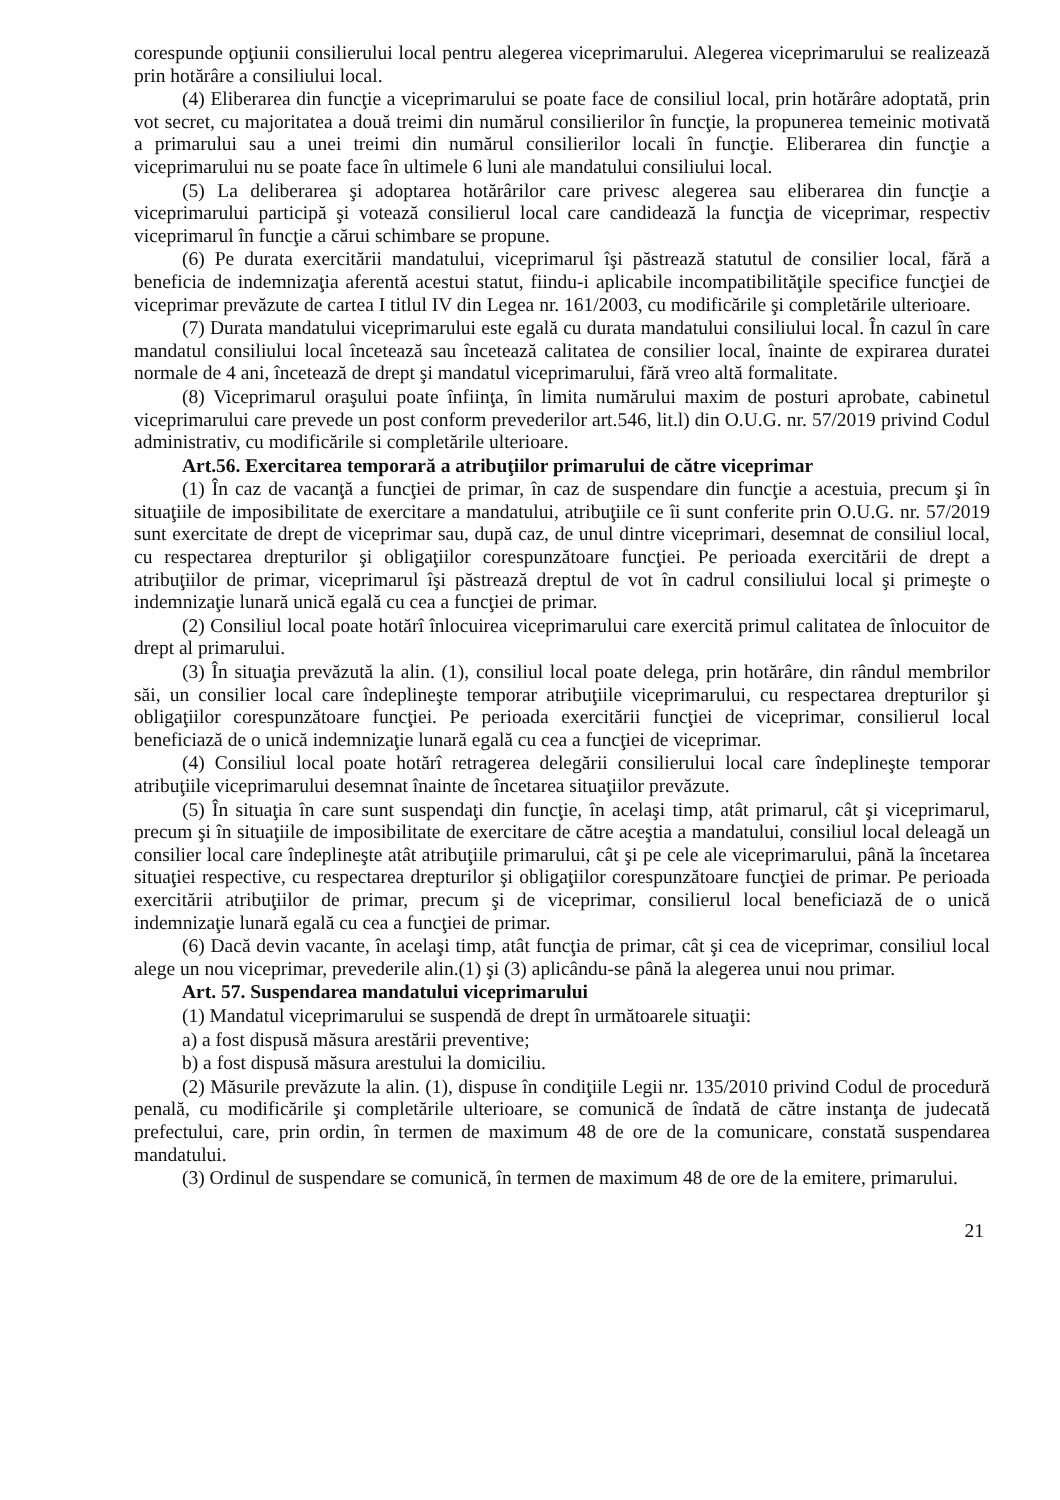corespunde opţiunii consilierului local pentru alegerea viceprimarului. Alegerea viceprimarului se realizează prin hotărâre a consiliului local.
(4) Eliberarea din funcţie a viceprimarului se poate face de consiliul local, prin hotărâre adoptată, prin vot secret, cu majoritatea a două treimi din numărul consilierilor în funcţie, la propunerea temeinic motivată a primarului sau a unei treimi din numărul consilierilor locali în funcţie. Eliberarea din funcţie a viceprimarului nu se poate face în ultimele 6 luni ale mandatului consiliului local.
(5) La deliberarea şi adoptarea hotărârilor care privesc alegerea sau eliberarea din funcţie a viceprimarului participă şi votează consilierul local care candidează la funcţia de viceprimar, respectiv viceprimarul în funcţie a cărui schimbare se propune.
(6) Pe durata exercitării mandatului, viceprimarul îşi păstrează statutul de consilier local, fără a beneficia de indemnizaţia aferentă acestui statut, fiindu-i aplicabile incompatibilităţile specifice funcţiei de viceprimar prevăzute de cartea I titlul IV din Legea nr. 161/2003, cu modificările şi completările ulterioare.
(7) Durata mandatului viceprimarului este egală cu durata mandatului consiliului local. În cazul în care mandatul consiliului local încetează sau încetează calitatea de consilier local, înainte de expirarea duratei normale de 4 ani, încetează de drept şi mandatul viceprimarului, fără vreo altă formalitate.
(8) Viceprimarul oraşului poate înfiinţa, în limita numărului maxim de posturi aprobate, cabinetul viceprimarului care prevede un post conform prevederilor art.546, lit.l) din O.U.G. nr. 57/2019 privind Codul administrativ, cu modificările si completările ulterioare.
Art.56. Exercitarea temporară a atribuţiilor primarului de către viceprimar
(1) În caz de vacanţă a funcţiei de primar, în caz de suspendare din funcţie a acestuia, precum şi în situaţiile de imposibilitate de exercitare a mandatului, atribuţiile ce îi sunt conferite prin O.U.G. nr. 57/2019 sunt exercitate de drept de viceprimar sau, după caz, de unul dintre viceprimari, desemnat de consiliul local, cu respectarea drepturilor şi obligaţiilor corespunzătoare funcţiei. Pe perioada exercitării de drept a atribuţiilor de primar, viceprimarul îşi păstrează dreptul de vot în cadrul consiliului local şi primeşte o indemnizaţie lunară unică egală cu cea a funcţiei de primar.
(2) Consiliul local poate hotărî înlocuirea viceprimarului care exercită primul calitatea de înlocuitor de drept al primarului.
(3) În situaţia prevăzută la alin. (1), consiliul local poate delega, prin hotărâre, din rândul membrilor săi, un consilier local care îndeplineşte temporar atribuţiile viceprimarului, cu respectarea drepturilor şi obligaţiilor corespunzătoare funcţiei. Pe perioada exercitării funcţiei de viceprimar, consilierul local beneficiază de o unică indemnizaţie lunară egală cu cea a funcţiei de viceprimar.
(4) Consiliul local poate hotărî retragerea delegării consilierului local care îndeplineşte temporar atribuţiile viceprimarului desemnat înainte de încetarea situaţiilor prevăzute.
(5) În situaţia în care sunt suspendaţi din funcţie, în acelaşi timp, atât primarul, cât şi viceprimarul, precum şi în situaţiile de imposibilitate de exercitare de către aceştia a mandatului, consiliul local deleagă un consilier local care îndeplineşte atât atribuţiile primarului, cât şi pe cele ale viceprimarului, până la încetarea situaţiei respective, cu respectarea drepturilor şi obligaţiilor corespunzătoare funcţiei de primar. Pe perioada exercitării atribuţiilor de primar, precum şi de viceprimar, consilierul local beneficiază de o unică indemnizaţie lunară egală cu cea a funcţiei de primar.
(6) Dacă devin vacante, în acelaşi timp, atât funcţia de primar, cât şi cea de viceprimar, consiliul local alege un nou viceprimar, prevederile alin.(1) şi (3) aplicându-se până la alegerea unui nou primar.
Art. 57. Suspendarea mandatului viceprimarului
(1) Mandatul viceprimarului se suspendă de drept în următoarele situaţii:
a) a fost dispusă măsura arestării preventive;
b) a fost dispusă măsura arestului la domiciliu.
(2) Măsurile prevăzute la alin. (1), dispuse în condiţiile Legii nr. 135/2010 privind Codul de procedură penală, cu modificările şi completările ulterioare, se comunică de îndată de către instanţa de judecată prefectului, care, prin ordin, în termen de maximum 48 de ore de la comunicare, constată suspendarea mandatului.
(3) Ordinul de suspendare se comunică, în termen de maximum 48 de ore de la emitere, primarului.
21